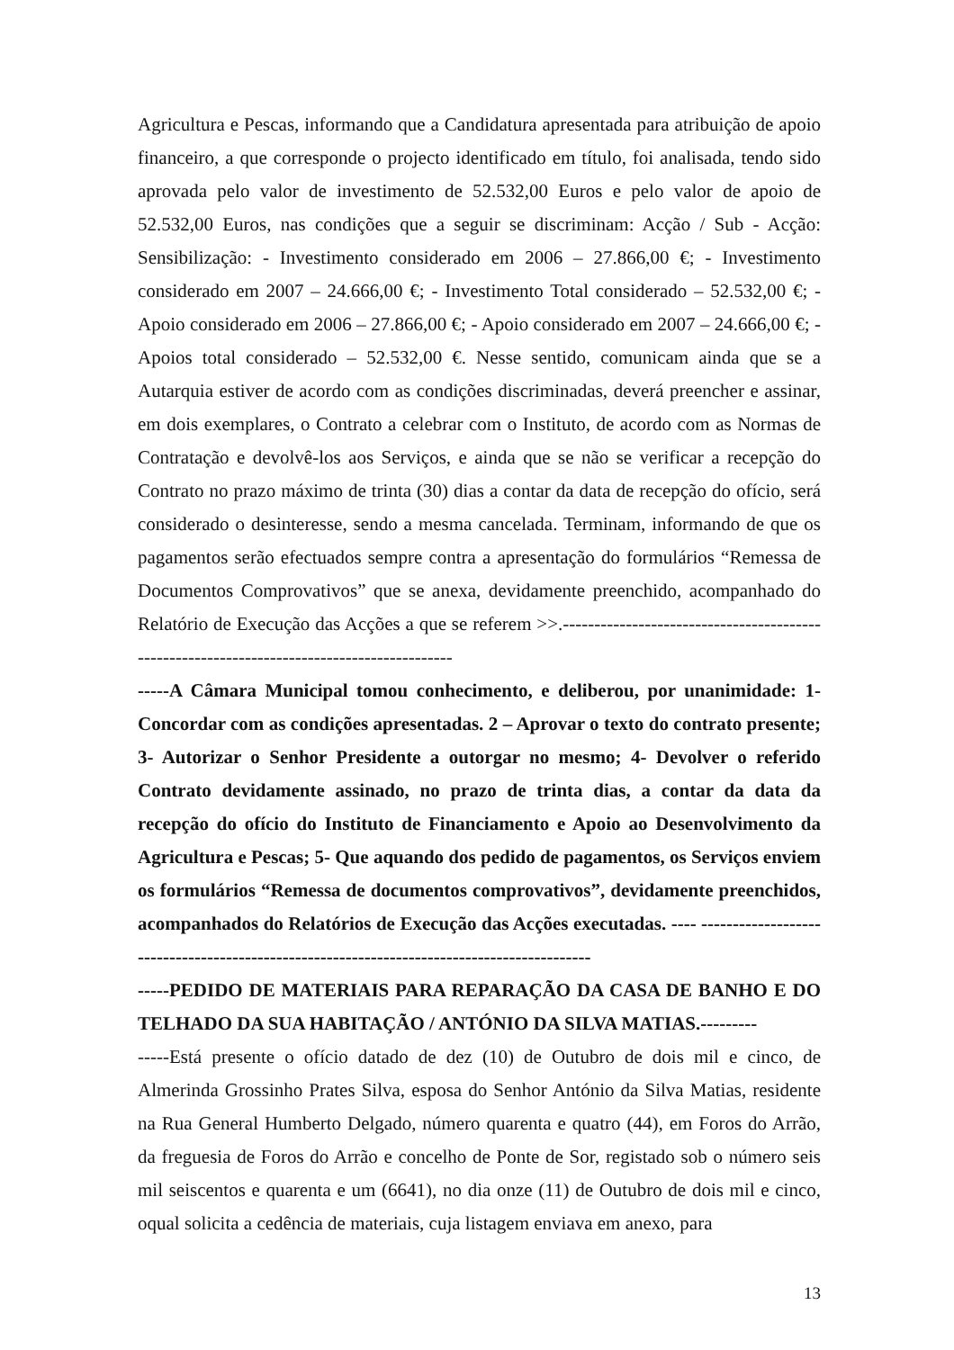Agricultura e Pescas, informando que a Candidatura apresentada para atribuição de apoio financeiro, a que corresponde o projecto identificado em título, foi analisada, tendo sido aprovada pelo valor de investimento de 52.532,00 Euros e pelo valor de apoio de 52.532,00 Euros, nas condições que a seguir se discriminam: Acção / Sub - Acção: Sensibilização: - Investimento considerado em 2006 – 27.866,00 €; - Investimento considerado em 2007 – 24.666,00 €; - Investimento Total considerado – 52.532,00 €; - Apoio considerado em 2006 – 27.866,00 €; - Apoio considerado em 2007 – 24.666,00 €; - Apoios total considerado – 52.532,00 €. Nesse sentido, comunicam ainda que se a Autarquia estiver de acordo com as condições discriminadas, deverá preencher e assinar, em dois exemplares, o Contrato a celebrar com o Instituto, de acordo com as Normas de Contratação e devolvê-los aos Serviços, e ainda que se não se verificar a recepção do Contrato no prazo máximo de trinta (30) dias a contar da data de recepção do ofício, será considerado o desinteresse, sendo a mesma cancelada. Terminam, informando de que os pagamentos serão efectuados sempre contra a apresentação do formulários “Remessa de Documentos Comprovativos” que se anexa, devidamente preenchido, acompanhado do Relatório de Execução das Acções a que se referem >>.-------------------------------------------------------------------------------------------
-----A Câmara Municipal tomou conhecimento, e deliberou, por unanimidade: 1- Concordar com as condições apresentadas. 2 – Aprovar o texto do contrato presente; 3- Autorizar o Senhor Presidente a outorgar no mesmo; 4- Devolver o referido Contrato devidamente assinado, no prazo de trinta dias, a contar da data da recepção do ofício do Instituto de Financiamento e Apoio ao Desenvolvimento da Agricultura e Pescas; 5- Que aquando dos pedido de pagamentos, os Serviços enviem os formulários “Remessa de documentos comprovativos”, devidamente preenchidos, acompanhados do Relatórios de Execução das Acções executadas. ---- -------------------------------------------------------------------------------------------
-----PEDIDO DE MATERIAIS PARA REPARAÇÃO DA CASA DE BANHO E DO TELHADO DA SUA HABITAÇÃO / ANTÓNIO DA SILVA MATIAS.---------
-----Está presente o ofício datado de dez (10) de Outubro de dois mil e cinco, de Almerinda Grossinho Prates Silva, esposa do Senhor António da Silva Matias, residente na Rua General Humberto Delgado, número quarenta e quatro (44), em Foros do Arrão, da freguesia de Foros do Arrão e concelho de Ponte de Sor, registado sob o número seis mil seiscentos e quarenta e um (6641), no dia onze (11) de Outubro de dois mil e cinco, oqual solicita a cedência de materiais, cuja listagem enviava em anexo, para
13